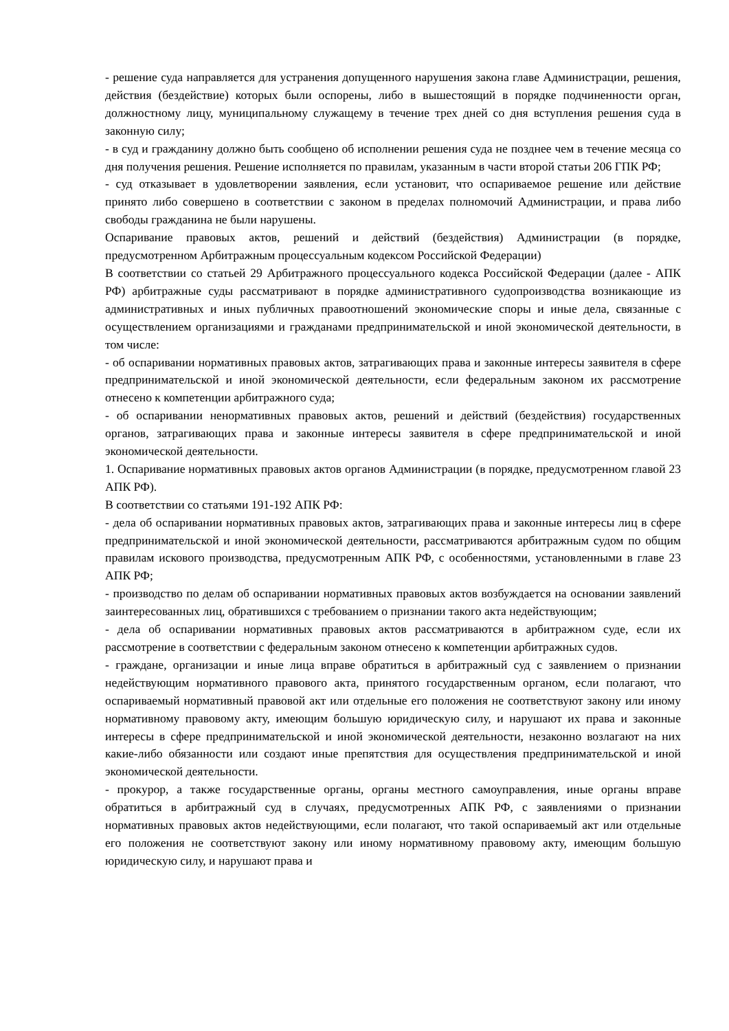- решение суда направляется для устранения допущенного нарушения закона главе Администрации, решения, действия (бездействие) которых были оспорены, либо в вышестоящий в порядке подчиненности орган, должностному лицу, муниципальному служащему в течение трех дней со дня вступления решения суда в законную силу;
- в суд и гражданину должно быть сообщено об исполнении решения суда не позднее чем в течение месяца со дня получения решения. Решение исполняется по правилам, указанным в части второй статьи 206 ГПК РФ;
- суд отказывает в удовлетворении заявления, если установит, что оспариваемое решение или действие принято либо совершено в соответствии с законом в пределах полномочий Администрации, и права либо свободы гражданина не были нарушены.
Оспаривание правовых актов, решений и действий (бездействия) Администрации (в порядке, предусмотренном Арбитражным процессуальным кодексом Российской Федерации)
В соответствии со статьей 29 Арбитражного процессуального кодекса Российской Федерации (далее - АПК РФ) арбитражные суды рассматривают в порядке административного судопроизводства возникающие из административных и иных публичных правоотношений экономические споры и иные дела, связанные с осуществлением организациями и гражданами предпринимательской и иной экономической деятельности, в том числе:
- об оспаривании нормативных правовых актов, затрагивающих права и законные интересы заявителя в сфере предпринимательской и иной экономической деятельности, если федеральным законом их рассмотрение отнесено к компетенции арбитражного суда;
- об оспаривании ненормативных правовых актов, решений и действий (бездействия) государственных органов, затрагивающих права и законные интересы заявителя в сфере предпринимательской и иной экономической деятельности.
1. Оспаривание нормативных правовых актов органов Администрации (в порядке, предусмотренном главой 23 АПК РФ).
В соответствии со статьями 191-192 АПК РФ:
- дела об оспаривании нормативных правовых актов, затрагивающих права и законные интересы лиц в сфере предпринимательской и иной экономической деятельности, рассматриваются арбитражным судом по общим правилам искового производства, предусмотренным АПК РФ, с особенностями, установленными в главе 23 АПК РФ;
- производство по делам об оспаривании нормативных правовых актов возбуждается на основании заявлений заинтересованных лиц, обратившихся с требованием о признании такого акта недействующим;
- дела об оспаривании нормативных правовых актов рассматриваются в арбитражном суде, если их рассмотрение в соответствии с федеральным законом отнесено к компетенции арбитражных судов.
- граждане, организации и иные лица вправе обратиться в арбитражный суд с заявлением о признании недействующим нормативного правового акта, принятого государственным органом, если полагают, что оспариваемый нормативный правовой акт или отдельные его положения не соответствуют закону или иному нормативному правовому акту, имеющим большую юридическую силу, и нарушают их права и законные интересы в сфере предпринимательской и иной экономической деятельности, незаконно возлагают на них какие-либо обязанности или создают иные препятствия для осуществления предпринимательской и иной экономической деятельности.
- прокурор, а также государственные органы, органы местного самоуправления, иные органы вправе обратиться в арбитражный суд в случаях, предусмотренных АПК РФ, с заявлениями о признании нормативных правовых актов недействующими, если полагают, что такой оспариваемый акт или отдельные его положения не соответствуют закону или иному нормативному правовому акту, имеющим большую юридическую силу, и нарушают права и